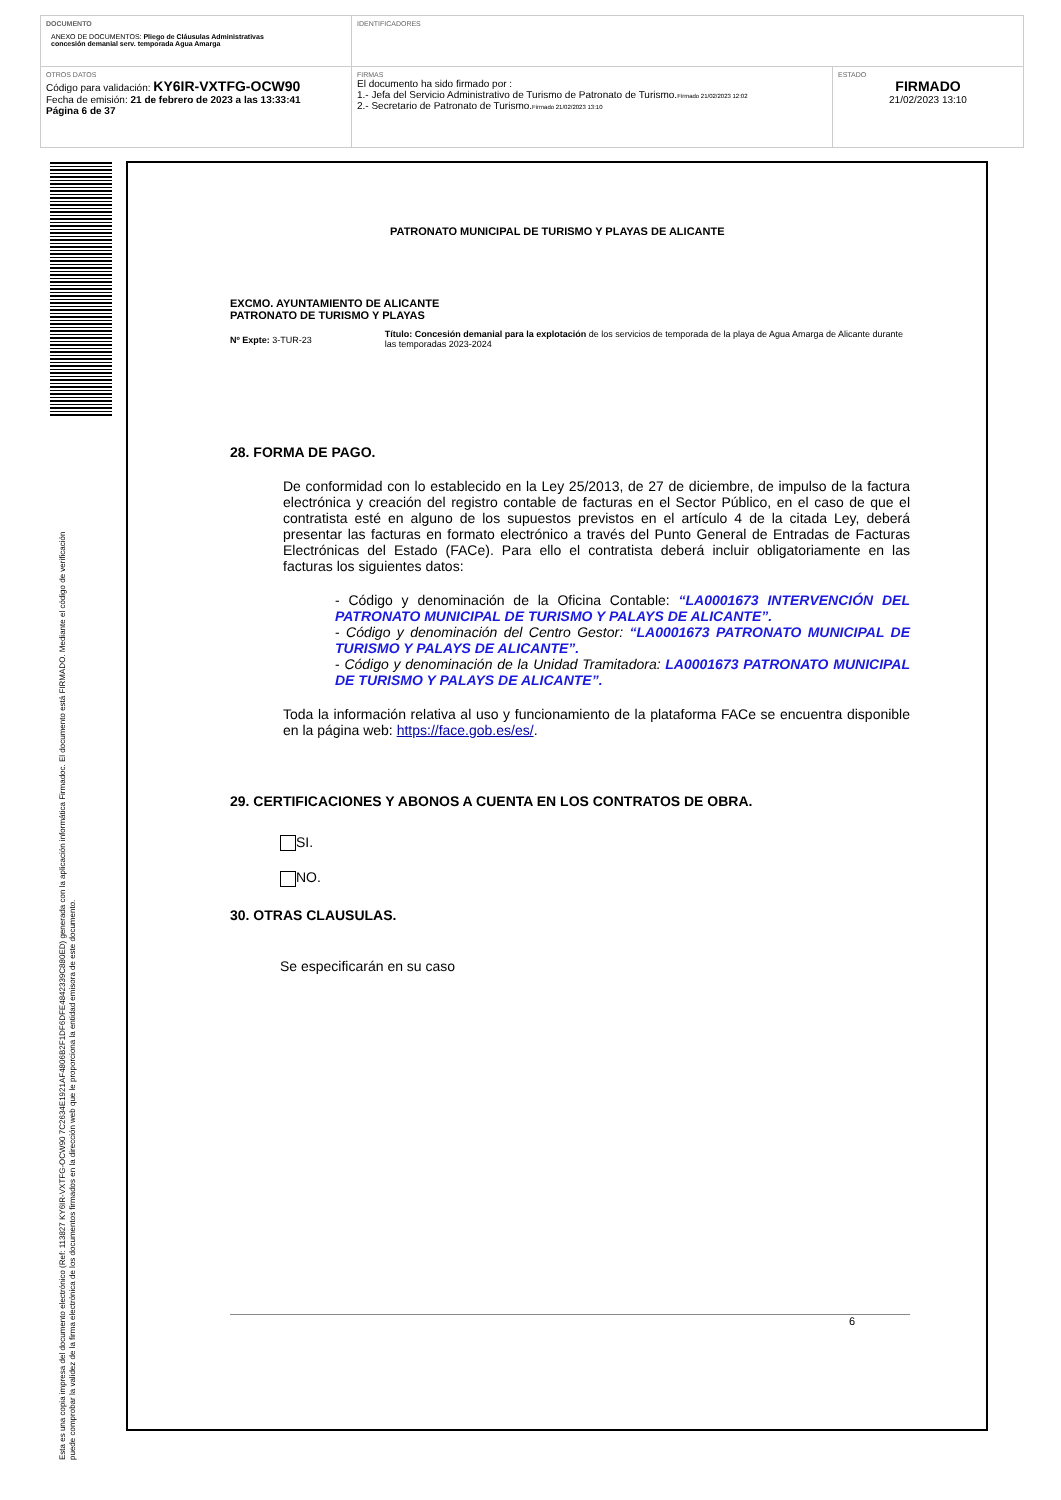| DOCUMENTO ANEXO DE DOCUMENTOS: Pliego de Cláusulas Administrativas concesión demanial serv. temporada Agua Amarga | IDENTIFICADORES | |
| OTROS DATOS Código para validación: KY6IR-VXTFG-OCW90 Fecha de emisión: 21 de febrero de 2023 a las 13:33:41 Página 6 de 37 | FIRMAS El documento ha sido firmado por : 1.- Jefa del Servicio Administrativo de Turismo de Patronato de Turismo. Firmado 21/02/2023 12:02 2.- Secretario de Patronato de Turismo. Firmado 21/02/2023 13:10 | ESTADO FIRMADO 21/02/2023 13:10 |
Esta es una copia impresa del documento electrónico (Ref: 113827 KY6IR-VXTFG-OCW90 7C2634E1921AF4806B2F1DF6DFE4842339C880ED) generada con la aplicación informática Firmadoc. El documento está FIRMADO. Mediante el código de verificación
puede comprobar la validez de la firma electrónica de los documentos firmados en la dirección web que le proporciona la entidad emisora de este documento.
PATRONATO MUNICIPAL DE TURISMO Y PLAYAS DE ALICANTE
EXCMO. AYUNTAMIENTO DE ALICANTE
PATRONATO DE TURISMO Y PLAYAS
Nº Expte: 3-TUR-23
Título: Concesión demanial para la explotación de los servicios de temporada de la playa de Agua Amarga de Alicante durante las temporadas 2023-2024
28. FORMA DE PAGO.
De conformidad con lo establecido en la Ley 25/2013, de 27 de diciembre, de impulso de la factura electrónica y creación del registro contable de facturas en el Sector Público, en el caso de que el contratista esté en alguno de los supuestos previstos en el artículo 4 de la citada Ley, deberá presentar las facturas en formato electrónico a través del Punto General de Entradas de Facturas Electrónicas del Estado (FACe). Para ello el contratista deberá incluir obligatoriamente en las facturas los siguientes datos:
- Código y denominación de la Oficina Contable: “LA0001673 INTERVENCIÓN DEL PATRONATO MUNICIPAL DE TURISMO Y PALAYS DE ALICANTE”.
- Código y denominación del Centro Gestor: “LA0001673 PATRONATO MUNICIPAL DE TURISMO Y PALAYS DE ALICANTE”.
- Código y denominación de la Unidad Tramitadora: LA0001673 PATRONATO MUNICIPAL DE TURISMO Y PALAYS DE ALICANTE”.
Toda la información relativa al uso y funcionamiento de la plataforma FACe se encuentra disponible en la página web: https://face.gob.es/es/.
29. CERTIFICACIONES Y ABONOS A CUENTA EN LOS CONTRATOS DE OBRA.
SI.
NO.
30. OTRAS CLAUSULAS.
Se especificarán en su caso
6